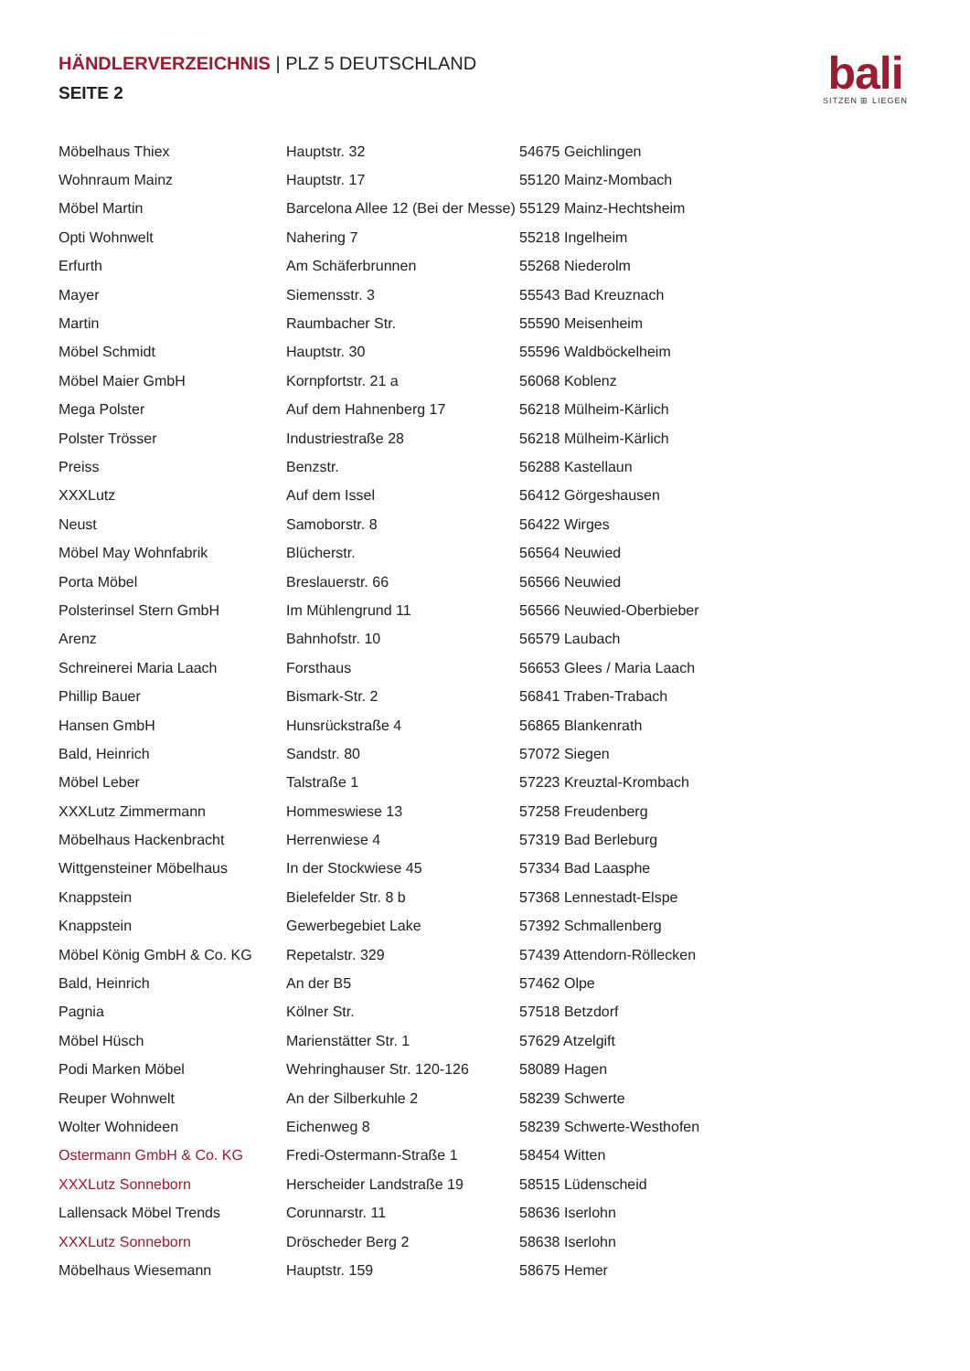HÄNDLERVERZEICHNIS | PLZ 5 DEUTSCHLAND
SEITE 2
bali
SITZEN ⊞ LIEGEN
| Möbelhaus Thiex | Hauptstr. 32 | 54675 Geichlingen |
| Wohnraum Mainz | Hauptstr. 17 | 55120 Mainz-Mombach |
| Möbel Martin | Barcelona Allee 12 (Bei der Messe) | 55129 Mainz-Hechtsheim |
| Opti Wohnwelt | Nahering 7 | 55218 Ingelheim |
| Erfurth | Am Schäferbrunnen | 55268 Niederolm |
| Mayer | Siemensstr. 3 | 55543 Bad Kreuznach |
| Martin | Raumbacher Str. | 55590 Meisenheim |
| Möbel Schmidt | Hauptstr. 30 | 55596 Waldböckelheim |
| Möbel Maier GmbH | Kornpfortstr. 21 a | 56068 Koblenz |
| Mega Polster | Auf dem Hahnenberg 17 | 56218 Mülheim-Kärlich |
| Polster Trösser | Industriestraße 28 | 56218 Mülheim-Kärlich |
| Preiss | Benzstr. | 56288 Kastellaun |
| XXXLutz | Auf dem Issel | 56412 Görgeshausen |
| Neust | Samoborstr. 8 | 56422 Wirges |
| Möbel May Wohnfabrik | Blücherstr. | 56564 Neuwied |
| Porta Möbel | Breslauerstr. 66 | 56566 Neuwied |
| Polsterinsel Stern GmbH | Im Mühlengrund 11 | 56566 Neuwied-Oberbieber |
| Arenz | Bahnhofstr. 10 | 56579 Laubach |
| Schreinerei Maria Laach | Forsthaus | 56653 Glees / Maria Laach |
| Phillip Bauer | Bismark-Str. 2 | 56841 Traben-Trabach |
| Hansen GmbH | Hunsrückstraße 4 | 56865 Blankenrath |
| Bald, Heinrich | Sandstr. 80 | 57072 Siegen |
| Möbel Leber | Talstraße 1 | 57223 Kreuztal-Krombach |
| XXXLutz Zimmermann | Hommeswiese 13 | 57258 Freudenberg |
| Möbelhaus Hackenbracht | Herrenwiese 4 | 57319 Bad Berleburg |
| Wittgensteiner Möbelhaus | In der Stockwiese 45 | 57334 Bad Laasphe |
| Knappstein | Bielefelder Str. 8 b | 57368 Lennestadt-Elspe |
| Knappstein | Gewerbegebiet Lake | 57392 Schmallenberg |
| Möbel König GmbH & Co. KG | Repetalstr. 329 | 57439 Attendorn-Röllecken |
| Bald, Heinrich | An der B5 | 57462 Olpe |
| Pagnia | Kölner Str. | 57518 Betzdorf |
| Möbel Hüsch | Marienstätter Str. 1 | 57629 Atzelgift |
| Podi Marken Möbel | Wehringhauser Str. 120-126 | 58089 Hagen |
| Reuper Wohnwelt | An der Silberkuhle 2 | 58239 Schwerte |
| Wolter Wohnideen | Eichenweg 8 | 58239 Schwerte-Westhofen |
| Ostermann GmbH & Co. KG | Fredi-Ostermann-Straße 1 | 58454 Witten |
| XXXLutz Sonneborn | Herscheider Landstraße 19 | 58515 Lüdenscheid |
| Lallensack Möbel Trends | Corunnarstr. 11 | 58636 Iserlohn |
| XXXLutz Sonneborn | Dröscheder Berg 2 | 58638 Iserlohn |
| Möbelhaus Wiesemann | Hauptstr. 159 | 58675 Hemer |